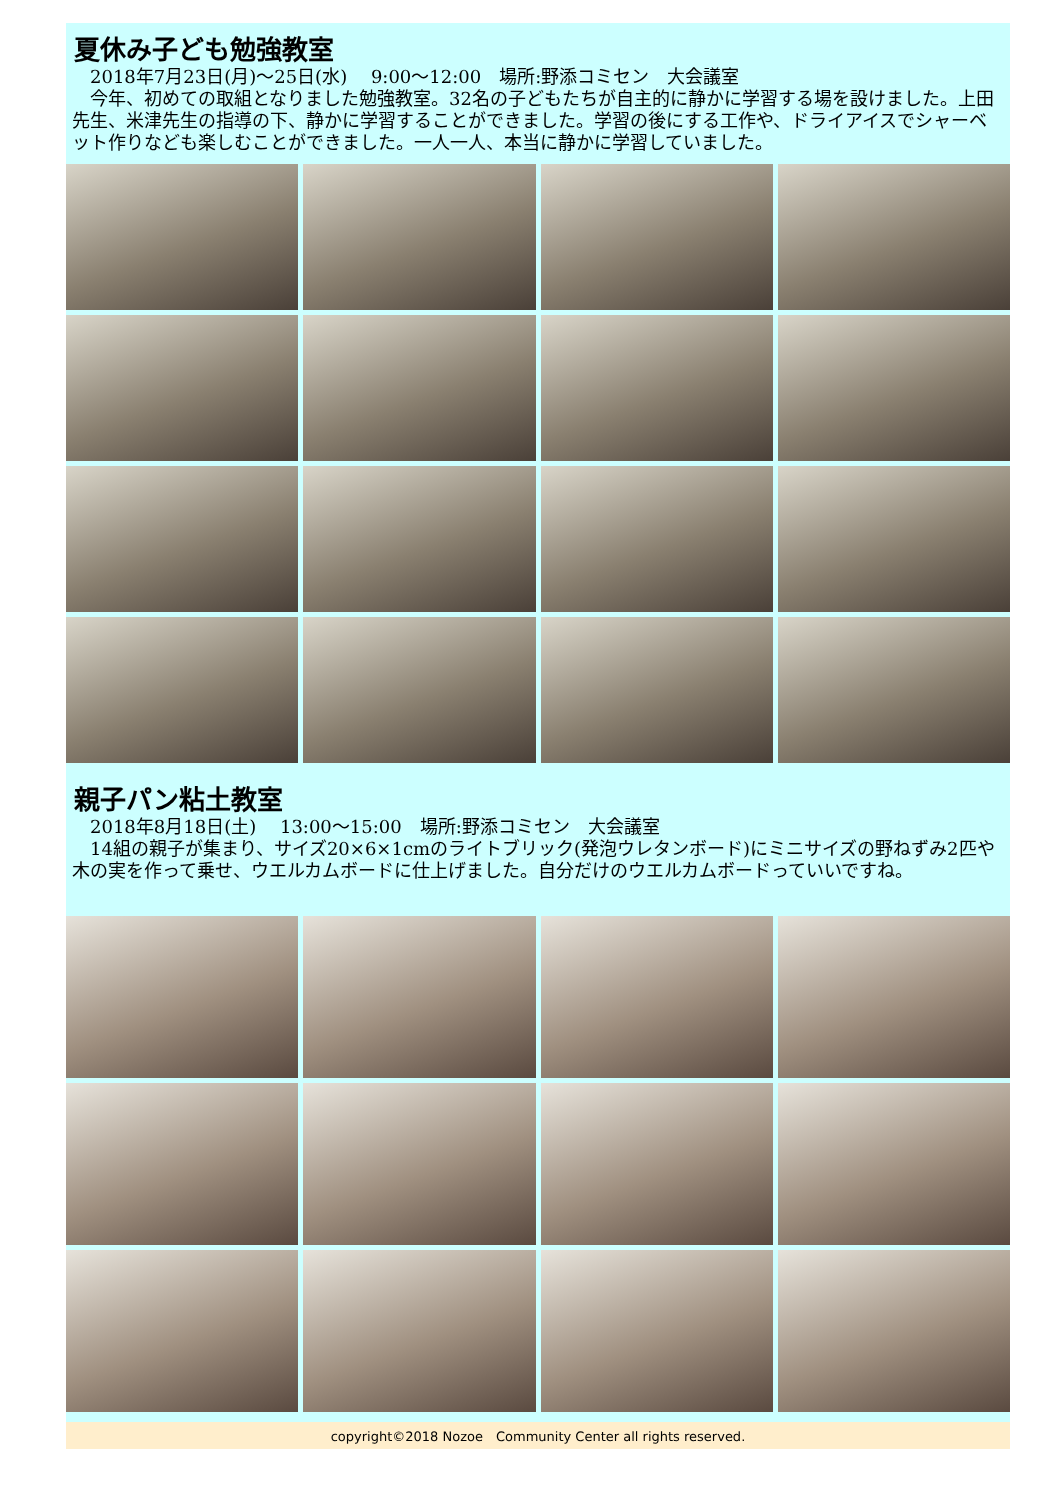夏休み子ども勉強教室
　2018年7月23日(月)～25日(水)　 9:00～12:00　場所:野添コミセン　大会議室
　今年、初めての取組となりました勉強教室。32名の子どもたちが自主的に静かに学習する場を設けました。上田先生、米津先生の指導の下、静かに学習することができました。学習の後にする工作や、ドライアイスでシャーベット作りなども楽しむことができました。一人一人、本当に静かに学習していました。
親子パン粘土教室
　2018年8月18日(土)　 13:00～15:00　場所:野添コミセン　大会議室
　14組の親子が集まり、サイズ20×6×1cmのライトブリック(発泡ウレタンボード)にミニサイズの野ねずみ2匹や木の実を作って乗せ、ウエルカムボードに仕上げました。自分だけのウエルカムボードっていいですね。
copyright©2018 Nozoe　Community Center all rights reserved.